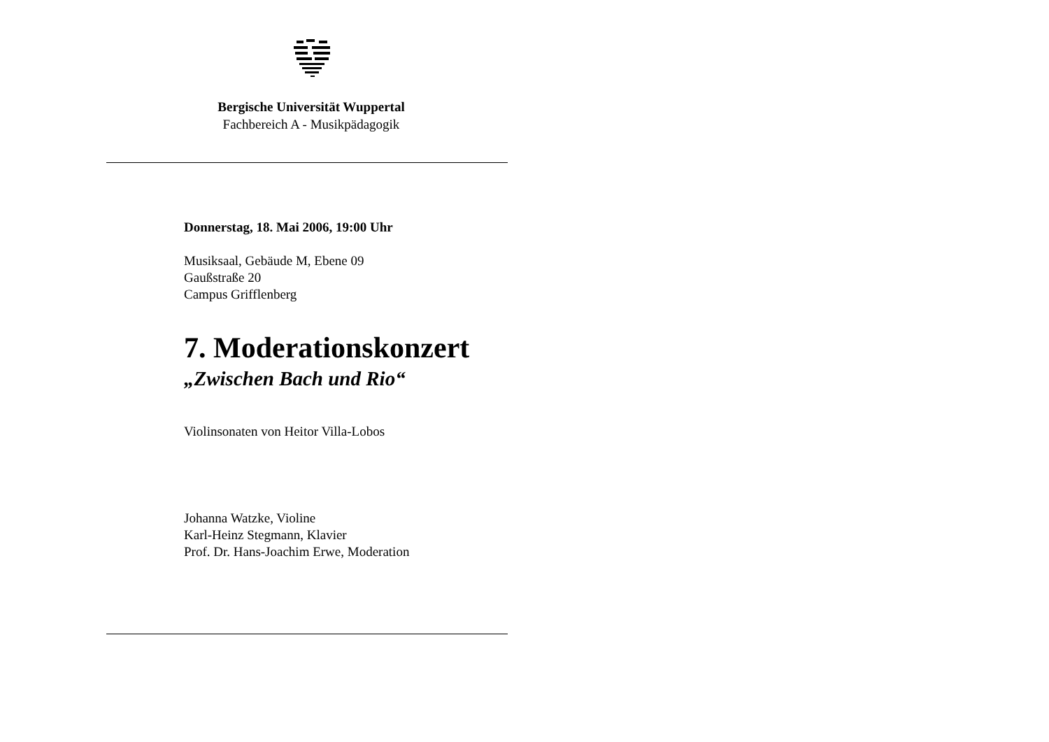Bergische Universität Wuppertal
Fachbereich A - Musikpädagogik
Donnerstag, 18. Mai 2006, 19:00 Uhr
Musiksaal, Gebäude M, Ebene 09
Gaußstraße 20
Campus Grifflenberg
7. Moderationskonzert
„Zwischen Bach und Rio“
Violinsonaten von Heitor Villa-Lobos
Johanna Watzke, Violine
Karl-Heinz Stegmann, Klavier
Prof. Dr. Hans-Joachim Erwe, Moderation